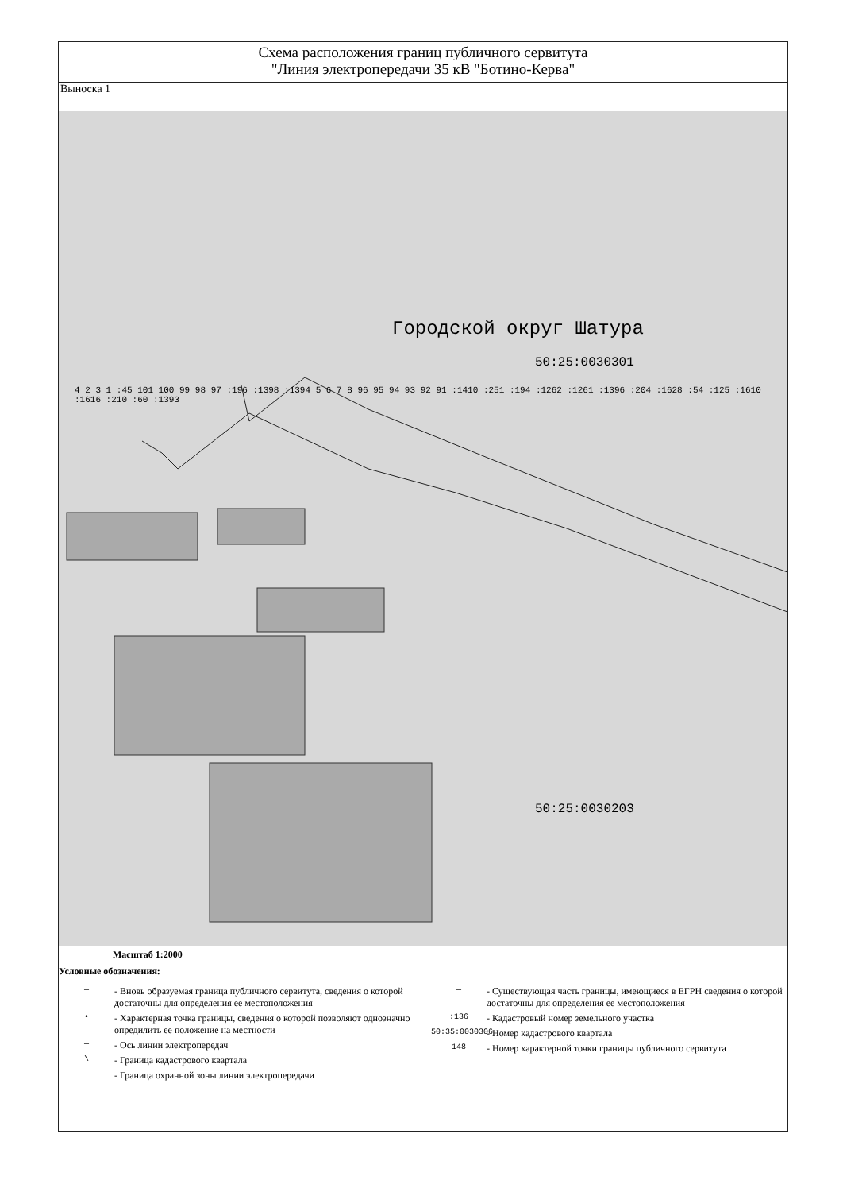Схема расположения границ публичного сервитута
"Линия электропередачи 35 кВ "Ботино-Керва"
Выноска 1
Городской округ Шатура
50:25:0030301
4 2 3 1 :45 101 100 99 98 97 :196 :1398 :1394 5 6 7 8 96 95 94 93 92 91 :1410 :251 :194 :1262 :1261 :1396 :204 :1628 :54 :125 :1610 :1616 :210 :60 :1393
50:25:0030203
Масштаб 1:2000
Условные обозначения:
—
- Вновь образуемая граница публичного сервитута, сведения о которой достаточны для определения ее местоположения
•
- Характерная точка границы, сведения о которой позволяют однозначно опредилить ее положение на местности
—
- Ось линии электропередач
\
- Граница кадастрового квартала
- Граница охранной зоны линии электропередачи
—
- Существующая часть границы, имеющиеся в ЕГРН сведения о которой достаточны для определения ее местоположения
:136
- Кадастровый номер земельного участка
50:35:0030306
- Номер кадастрового квартала
148
- Номер характерной точки границы публичного сервитута